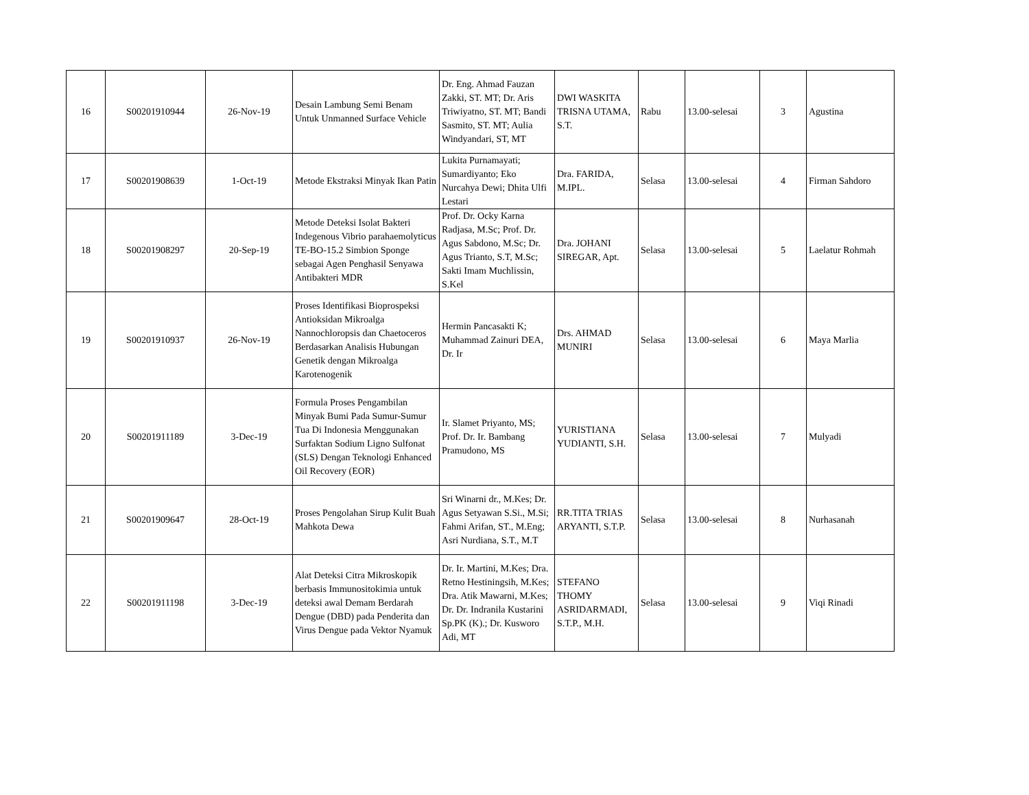| 16 | S00201910944 | 26-Nov-19 | Desain Lambung Semi Benam Untuk Unmanned Surface Vehicle | Dr. Eng. Ahmad Fauzan Zakki, ST. MT; Dr. Aris Triwiyatno, ST. MT; Bandi Sasmito, ST. MT; Aulia Windyandari, ST, MT | DWI WASKITA TRISNA UTAMA, S.T. | Rabu | 13.00-selesai | 3 | Agustina |
| 17 | S00201908639 | 1-Oct-19 | Metode Ekstraksi Minyak Ikan Patin | Lukita Purnamayati; Sumardiyanto; Eko Nurcahya Dewi; Dhita Ulfi Lestari | Dra. FARIDA, M.IPL. | Selasa | 13.00-selesai | 4 | Firman Sahdoro |
| 18 | S00201908297 | 20-Sep-19 | Metode Deteksi Isolat Bakteri Indegenous Vibrio parahaemolyticus TE-BO-15.2 Simbion Sponge sebagai Agen Penghasil Senyawa Antibakteri MDR | Prof. Dr. Ocky Karna Radjasa, M.Sc; Prof. Dr. Agus Sabdono, M.Sc; Dr. Agus Trianto, S.T, M.Sc; Sakti Imam Muchlissin, S.Kel | Dra. JOHANI SIREGAR, Apt. | Selasa | 13.00-selesai | 5 | Laelatur Rohmah |
| 19 | S00201910937 | 26-Nov-19 | Proses Identifikasi Bioprospeksi Antioksidan Mikroalga Nannochloropsis dan Chaetoceros Berdasarkan Analisis Hubungan Genetik dengan Mikroalga Karotenogenik | Hermin Pancasakti K; Muhammad Zainuri DEA, Dr. Ir | Drs. AHMAD MUNIRI | Selasa | 13.00-selesai | 6 | Maya Marlia |
| 20 | S00201911189 | 3-Dec-19 | Formula Proses Pengambilan Minyak Bumi Pada Sumur-Sumur Tua Di Indonesia Menggunakan Surfaktan Sodium Ligno Sulfonat (SLS) Dengan Teknologi Enhanced Oil Recovery (EOR) | Ir. Slamet Priyanto, MS; Prof. Dr. Ir. Bambang Pramudono, MS | YURISTIANA YUDIANTI, S.H. | Selasa | 13.00-selesai | 7 | Mulyadi |
| 21 | S00201909647 | 28-Oct-19 | Proses Pengolahan Sirup Kulit Buah Mahkota Dewa | Sri Winarni dr., M.Kes; Dr. Agus Setyawan S.Si., M.Si; Fahmi Arifan, ST., M.Eng; Asri Nurdiana, S.T., M.T | RR.TITA TRIAS ARYANTI, S.T.P. | Selasa | 13.00-selesai | 8 | Nurhasanah |
| 22 | S00201911198 | 3-Dec-19 | Alat Deteksi Citra Mikroskopik berbasis Immunositokimia untuk deteksi awal Demam Berdarah Dengue (DBD) pada Penderita dan Virus Dengue pada Vektor Nyamuk | Dr. Ir. Martini, M.Kes; Dra. Retno Hestiningsih, M.Kes; Dra. Atik Mawarni, M.Kes; Dr. Dr. Indranila Kustarini Sp.PK (K).; Dr. Kusworo Adi, MT | STEFANO THOMY ASRIDARMADI, S.T.P., M.H. | Selasa | 13.00-selesai | 9 | Viqi Rinadi |